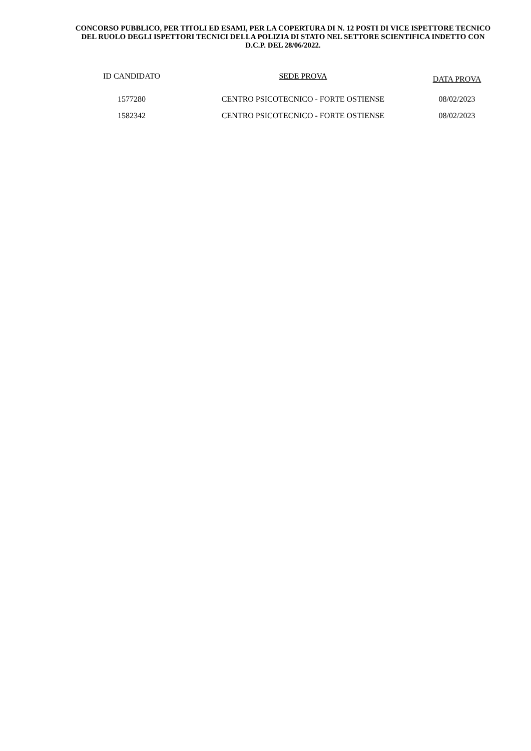CONCORSO PUBBLICO, PER TITOLI ED ESAMI, PER LA COPERTURA DI N. 12 POSTI DI VICE ISPETTORE TECNICO DEL RUOLO DEGLI ISPETTORI TECNICI DELLA POLIZIA DI STATO NEL SETTORE SCIENTIFICA INDETTO CON D.C.P. DEL 28/06/2022.
| ID CANDIDATO | SEDE PROVA | DATA PROVA |
| --- | --- | --- |
| 1577280 | CENTRO PSICOTECNICO - FORTE OSTIENSE | 08/02/2023 |
| 1582342 | CENTRO PSICOTECNICO - FORTE OSTIENSE | 08/02/2023 |